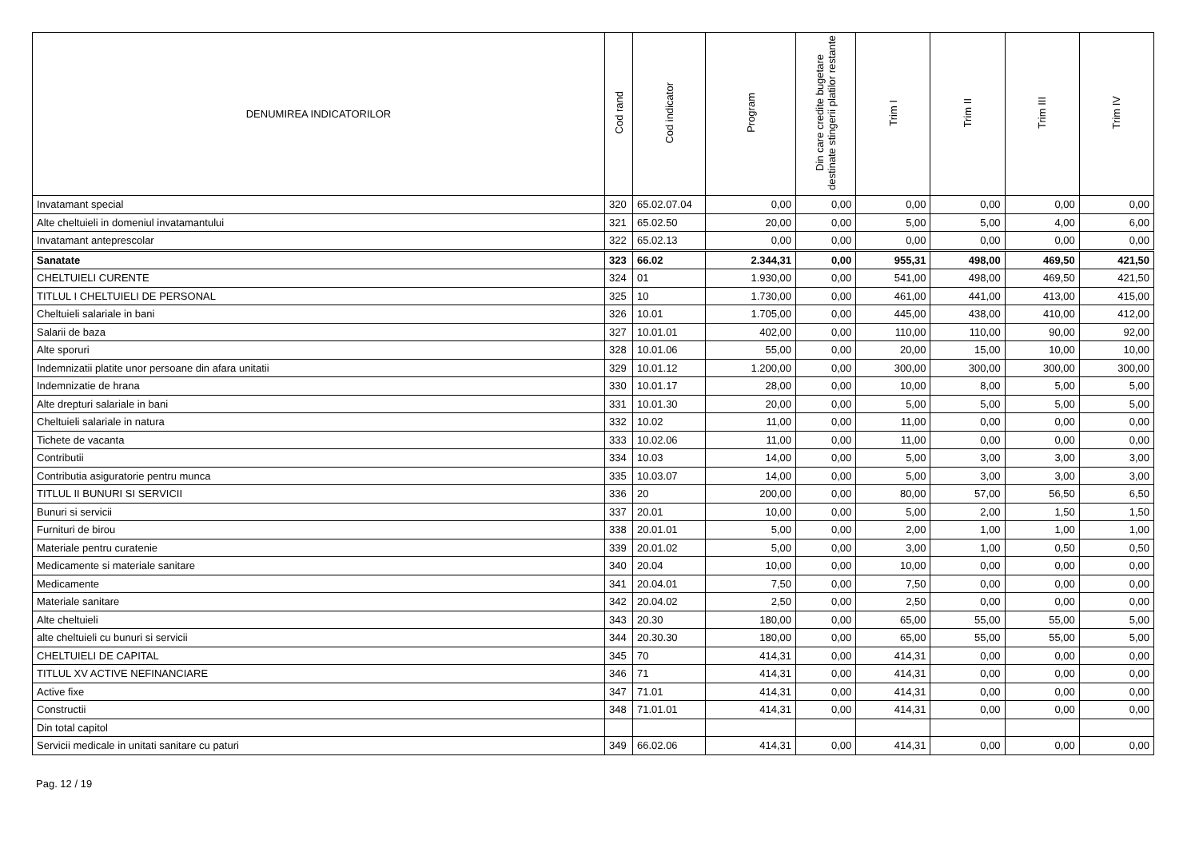| DENUMIREA INDICATORILOR | Cod rand | Cod indicator | Program | Din care credite bugetare destinate stingerii platilor restante | Trim I | Trim II | Trim III | Trim IV |
| --- | --- | --- | --- | --- | --- | --- | --- | --- |
| Invatamant special | 320 | 65.02.07.04 | 0,00 | 0,00 | 0,00 | 0,00 | 0,00 | 0,00 |
| Alte cheltuieli in domeniul invatamantului | 321 | 65.02.50 | 20,00 | 0,00 | 5,00 | 5,00 | 4,00 | 6,00 |
| Invatamant anteprescolar | 322 | 65.02.13 | 0,00 | 0,00 | 0,00 | 0,00 | 0,00 | 0,00 |
| Sanatate | 323 | 66.02 | 2.344,31 | 0,00 | 955,31 | 498,00 | 469,50 | 421,50 |
| CHELTUIELI CURENTE | 324 | 01 | 1.930,00 | 0,00 | 541,00 | 498,00 | 469,50 | 421,50 |
| TITLUL I CHELTUIELI DE PERSONAL | 325 | 10 | 1.730,00 | 0,00 | 461,00 | 441,00 | 413,00 | 415,00 |
| Cheltuieli salariale in bani | 326 | 10.01 | 1.705,00 | 0,00 | 445,00 | 438,00 | 410,00 | 412,00 |
| Salarii de baza | 327 | 10.01.01 | 402,00 | 0,00 | 110,00 | 110,00 | 90,00 | 92,00 |
| Alte sporuri | 328 | 10.01.06 | 55,00 | 0,00 | 20,00 | 15,00 | 10,00 | 10,00 |
| Indemnizatii platite unor persoane din afara unitatii | 329 | 10.01.12 | 1.200,00 | 0,00 | 300,00 | 300,00 | 300,00 | 300,00 |
| Indemnizatie de hrana | 330 | 10.01.17 | 28,00 | 0,00 | 10,00 | 8,00 | 5,00 | 5,00 |
| Alte drepturi salariale in bani | 331 | 10.01.30 | 20,00 | 0,00 | 5,00 | 5,00 | 5,00 | 5,00 |
| Cheltuieli salariale in natura | 332 | 10.02 | 11,00 | 0,00 | 11,00 | 0,00 | 0,00 | 0,00 |
| Tichete de vacanta | 333 | 10.02.06 | 11,00 | 0,00 | 11,00 | 0,00 | 0,00 | 0,00 |
| Contributii | 334 | 10.03 | 14,00 | 0,00 | 5,00 | 3,00 | 3,00 | 3,00 |
| Contributia asiguratorie pentru munca | 335 | 10.03.07 | 14,00 | 0,00 | 5,00 | 3,00 | 3,00 | 3,00 |
| TITLUL II BUNURI SI SERVICII | 336 | 20 | 200,00 | 0,00 | 80,00 | 57,00 | 56,50 | 6,50 |
| Bunuri si servicii | 337 | 20.01 | 10,00 | 0,00 | 5,00 | 2,00 | 1,50 | 1,50 |
| Furnituri de birou | 338 | 20.01.01 | 5,00 | 0,00 | 2,00 | 1,00 | 1,00 | 1,00 |
| Materiale pentru curatenie | 339 | 20.01.02 | 5,00 | 0,00 | 3,00 | 1,00 | 0,50 | 0,50 |
| Medicamente si materiale sanitare | 340 | 20.04 | 10,00 | 0,00 | 10,00 | 0,00 | 0,00 | 0,00 |
| Medicamente | 341 | 20.04.01 | 7,50 | 0,00 | 7,50 | 0,00 | 0,00 | 0,00 |
| Materiale sanitare | 342 | 20.04.02 | 2,50 | 0,00 | 2,50 | 0,00 | 0,00 | 0,00 |
| Alte cheltuieli | 343 | 20.30 | 180,00 | 0,00 | 65,00 | 55,00 | 55,00 | 5,00 |
| alte cheltuieli cu bunuri si servicii | 344 | 20.30.30 | 180,00 | 0,00 | 65,00 | 55,00 | 55,00 | 5,00 |
| CHELTUIELI DE CAPITAL | 345 | 70 | 414,31 | 0,00 | 414,31 | 0,00 | 0,00 | 0,00 |
| TITLUL XV ACTIVE NEFINANCIARE | 346 | 71 | 414,31 | 0,00 | 414,31 | 0,00 | 0,00 | 0,00 |
| Active fixe | 347 | 71.01 | 414,31 | 0,00 | 414,31 | 0,00 | 0,00 | 0,00 |
| Constructii | 348 | 71.01.01 | 414,31 | 0,00 | 414,31 | 0,00 | 0,00 | 0,00 |
| Din total capitol | | | | | | | | |
| Servicii medicale in unitati sanitare cu paturi | 349 | 66.02.06 | 414,31 | 0,00 | 414,31 | 0,00 | 0,00 | 0,00 |
Pag. 12 / 19